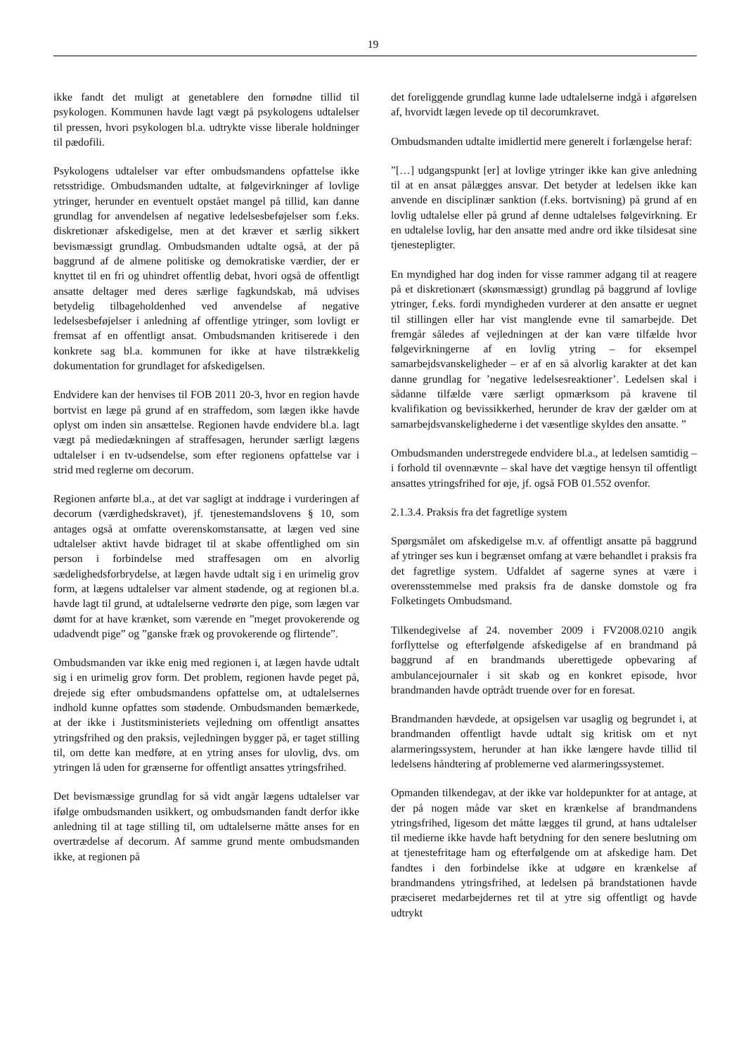19
ikke fandt det muligt at genetablere den fornødne tillid til psykologen. Kommunen havde lagt vægt på psykologens udtalelser til pressen, hvori psykologen bl.a. udtrykte visse liberale holdninger til pædofili.
Psykologens udtalelser var efter ombudsmandens opfattelse ikke retsstridige. Ombudsmanden udtalte, at følgevirkninger af lovlige ytringer, herunder en eventuelt opstået mangel på tillid, kan danne grundlag for anvendelsen af negative ledelsesbeføjelser som f.eks. diskretionær afskedigelse, men at det kræver et særlig sikkert bevismæssigt grundlag. Ombudsmanden udtalte også, at der på baggrund af de almene politiske og demokratiske værdier, der er knyttet til en fri og uhindret offentlig debat, hvori også de offentligt ansatte deltager med deres særlige fagkundskab, må udvises betydelig tilbageholdenhed ved anvendelse af negative ledelsesbeføjelser i anledning af offentlige ytringer, som lovligt er fremsat af en offentligt ansat. Ombudsmanden kritiserede i den konkrete sag bl.a. kommunen for ikke at have tilstrækkelig dokumentation for grundlaget for afskedigelsen.
Endvidere kan der henvises til FOB 2011 20-3, hvor en region havde bortvist en læge på grund af en straffedom, som lægen ikke havde oplyst om inden sin ansættelse. Regionen havde endvidere bl.a. lagt vægt på mediedækningen af straffesagen, herunder særligt lægens udtalelser i en tv-udsendelse, som efter regionens opfattelse var i strid med reglerne om decorum.
Regionen anførte bl.a., at det var sagligt at inddrage i vurderingen af decorum (værdighedskravet), jf. tjenestemandslovens § 10, som antages også at omfatte overenskomstansatte, at lægen ved sine udtalelser aktivt havde bidraget til at skabe offentlighed om sin person i forbindelse med straffesagen om en alvorlig sædelighedsforbrydelse, at lægen havde udtalt sig i en urimelig grov form, at lægens udtalelser var alment stødende, og at regionen bl.a. havde lagt til grund, at udtalelserne vedrørte den pige, som lægen var dømt for at have krænket, som værende en ”meget provokerende og udadvendt pige” og ”ganske fræk og provokerende og flirtende”.
Ombudsmanden var ikke enig med regionen i, at lægen havde udtalt sig i en urimelig grov form. Det problem, regionen havde peget på, drejede sig efter ombudsmandens opfattelse om, at udtalelsernes indhold kunne opfattes som stødende. Ombudsmanden bemærkede, at der ikke i Justitsministeriets vejledning om offentligt ansattes ytringsfrihed og den praksis, vejledningen bygger på, er taget stilling til, om dette kan medføre, at en ytring anses for ulovlig, dvs. om ytringen lå uden for grænserne for offentligt ansattes ytringsfrihed.
Det bevismæssige grundlag for så vidt angår lægens udtalelser var ifølge ombudsmanden usikkert, og ombudsmanden fandt derfor ikke anledning til at tage stilling til, om udtalelserne måtte anses for en overtrædelse af decorum. Af samme grund mente ombudsmanden ikke, at regionen på
det foreliggende grundlag kunne lade udtalelserne indgå i afgørelsen af, hvorvidt lægen levede op til decorumkravet.
Ombudsmanden udtalte imidlertid mere generelt i forlængelse heraf:
”[…] udgangspunkt [er] at lovlige ytringer ikke kan give anledning til at en ansat pålægges ansvar. Det betyder at ledelsen ikke kan anvende en disciplinær sanktion (f.eks. bortvisning) på grund af en lovlig udtalelse eller på grund af denne udtalelses følgevirkning. Er en udtalelse lovlig, har den ansatte med andre ord ikke tilsidesat sine tjenestepligter.
En myndighed har dog inden for visse rammer adgang til at reagere på et diskretionært (skønsmæssigt) grundlag på baggrund af lovlige ytringer, f.eks. fordi myndigheden vurderer at den ansatte er uegnet til stillingen eller har vist manglende evne til samarbejde. Det fremgår således af vejledningen at der kan være tilfælde hvor følgevirkningerne af en lovlig ytring – for eksempel samarbejdsvanskeligheder – er af en så alvorlig karakter at det kan danne grundlag for ’negative ledelsesreaktioner’. Ledelsen skal i sådanne tilfælde være særligt opmærksom på kravene til kvalifikation og bevissikkerhed, herunder de krav der gælder om at samarbejdsvanskelighederne i det væsentlige skyldes den ansatte. ”
Ombudsmanden understregede endvidere bl.a., at ledelsen samtidig – i forhold til ovennævnte – skal have det vægtige hensyn til offentligt ansattes ytringsfrihed for øje, jf. også FOB 01.552 ovenfor.
2.1.3.4. Praksis fra det fagretlige system
Spørgsmålet om afskedigelse m.v. af offentligt ansatte på baggrund af ytringer ses kun i begrænset omfang at være behandlet i praksis fra det fagretlige system. Udfaldet af sagerne synes at være i overensstemmelse med praksis fra de danske domstole og fra Folketingets Ombudsmand.
Tilkendegivelse af 24. november 2009 i FV2008.0210 angik forflyttelse og efterfølgende afskedigelse af en brandmand på baggrund af en brandmands uberettigede opbevaring af ambulancejournaler i sit skab og en konkret episode, hvor brandmanden havde optrådt truende over for en foresat.
Brandmanden hævdede, at opsigelsen var usaglig og begrundet i, at brandmanden offentligt havde udtalt sig kritisk om et nyt alarmeringssystem, herunder at han ikke længere havde tillid til ledelsens håndtering af problemerne ved alarmeringssystemet.
Opmanden tilkendegav, at der ikke var holdepunkter for at antage, at der på nogen måde var sket en krænkelse af brandmandens ytringsfrihed, ligesom det måtte lægges til grund, at hans udtalelser til medierne ikke havde haft betydning for den senere beslutning om at tjenestefritage ham og efterfølgende om at afskedige ham. Det fandtes i den forbindelse ikke at udgøre en krænkelse af brandmandens ytringsfrihed, at ledelsen på brandstationen havde præciseret medarbejdernes ret til at ytre sig offentligt og havde udtrykt